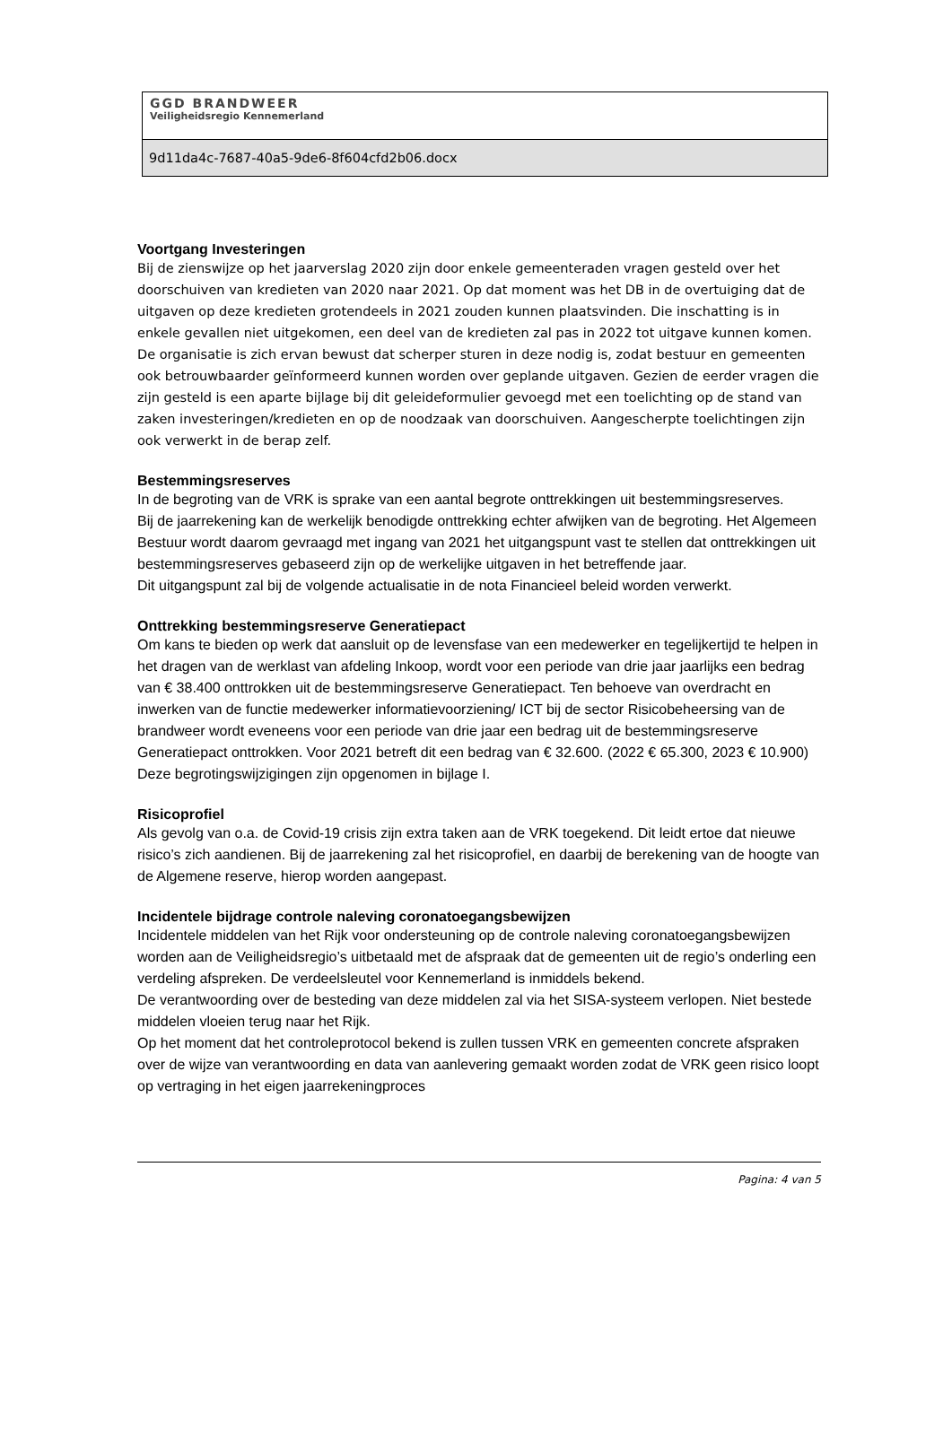GGD BRANDWEER
Veiligheidsregio Kennemerland
9d11da4c-7687-40a5-9de6-8f604cfd2b06.docx
Voortgang Investeringen
Bij de zienswijze op het jaarverslag 2020 zijn door enkele gemeenteraden vragen gesteld over het doorschuiven van kredieten van 2020 naar 2021. Op dat moment was het DB in de overtuiging dat de uitgaven op deze kredieten grotendeels in 2021 zouden kunnen plaatsvinden. Die inschatting is in enkele gevallen niet uitgekomen, een deel van de kredieten zal pas in 2022 tot uitgave kunnen komen.
De organisatie is zich ervan bewust dat scherper sturen in deze nodig is, zodat bestuur en gemeenten ook betrouwbaarder geïnformeerd kunnen worden over geplande uitgaven. Gezien de eerder vragen die zijn gesteld is een aparte bijlage bij dit geleideformulier gevoegd met een toelichting op de stand van zaken investeringen/kredieten en op de noodzaak van doorschuiven. Aangescherpte toelichtingen zijn ook verwerkt in de berap zelf.
Bestemmingsreserves
In de begroting van de VRK is sprake van een aantal begrote onttrekkingen uit bestemmingsreserves.
Bij de jaarrekening kan de werkelijk benodigde onttrekking echter afwijken van de begroting. Het Algemeen Bestuur wordt daarom gevraagd met ingang van 2021 het uitgangspunt vast te stellen dat onttrekkingen uit bestemmingsreserves gebaseerd zijn op de werkelijke uitgaven in het betreffende jaar.
Dit uitgangspunt zal bij de volgende actualisatie in de nota Financieel beleid worden verwerkt.
Onttrekking bestemmingsreserve Generatiepact
Om kans te bieden op werk dat aansluit op de levensfase van een medewerker en tegelijkertijd te helpen in het dragen van de werklast van afdeling Inkoop, wordt voor een periode van drie jaar jaarlijks een bedrag van € 38.400 onttrokken uit de bestemmingsreserve Generatiepact. Ten behoeve van overdracht en inwerken van de functie medewerker informatievoorziening/ ICT bij de sector Risicobeheersing van de brandweer wordt eveneens voor een periode van drie jaar een bedrag uit de bestemmingsreserve Generatiepact onttrokken. Voor 2021 betreft dit een bedrag van € 32.600. (2022 € 65.300, 2023 € 10.900)
Deze begrotingswijzigingen zijn opgenomen in bijlage I.
Risicoprofiel
Als gevolg van o.a. de Covid-19 crisis zijn extra taken aan de VRK toegekend. Dit leidt ertoe dat nieuwe risico’s zich aandienen. Bij de jaarrekening zal het risicoprofiel, en daarbij de berekening van de hoogte van de Algemene reserve, hierop worden aangepast.
Incidentele bijdrage controle naleving coronatoegangsbewijzen
Incidentele middelen van het Rijk voor ondersteuning op de controle naleving coronatoegangsbewijzen worden aan de Veiligheidsregio’s uitbetaald met de afspraak dat de gemeenten uit de regio’s onderling een verdeling afspreken. De verdeelsleutel voor Kennemerland is inmiddels bekend.
De verantwoording over de besteding van deze middelen zal via het SISA-systeem verlopen. Niet bestede middelen vloeien terug naar het Rijk.
Op het moment dat het controleprotocol bekend is zullen tussen VRK en gemeenten concrete afspraken over de wijze van verantwoording en data van aanlevering gemaakt worden zodat de VRK geen risico loopt op vertraging in het eigen jaarrekeningproces
Pagina: 4 van 5